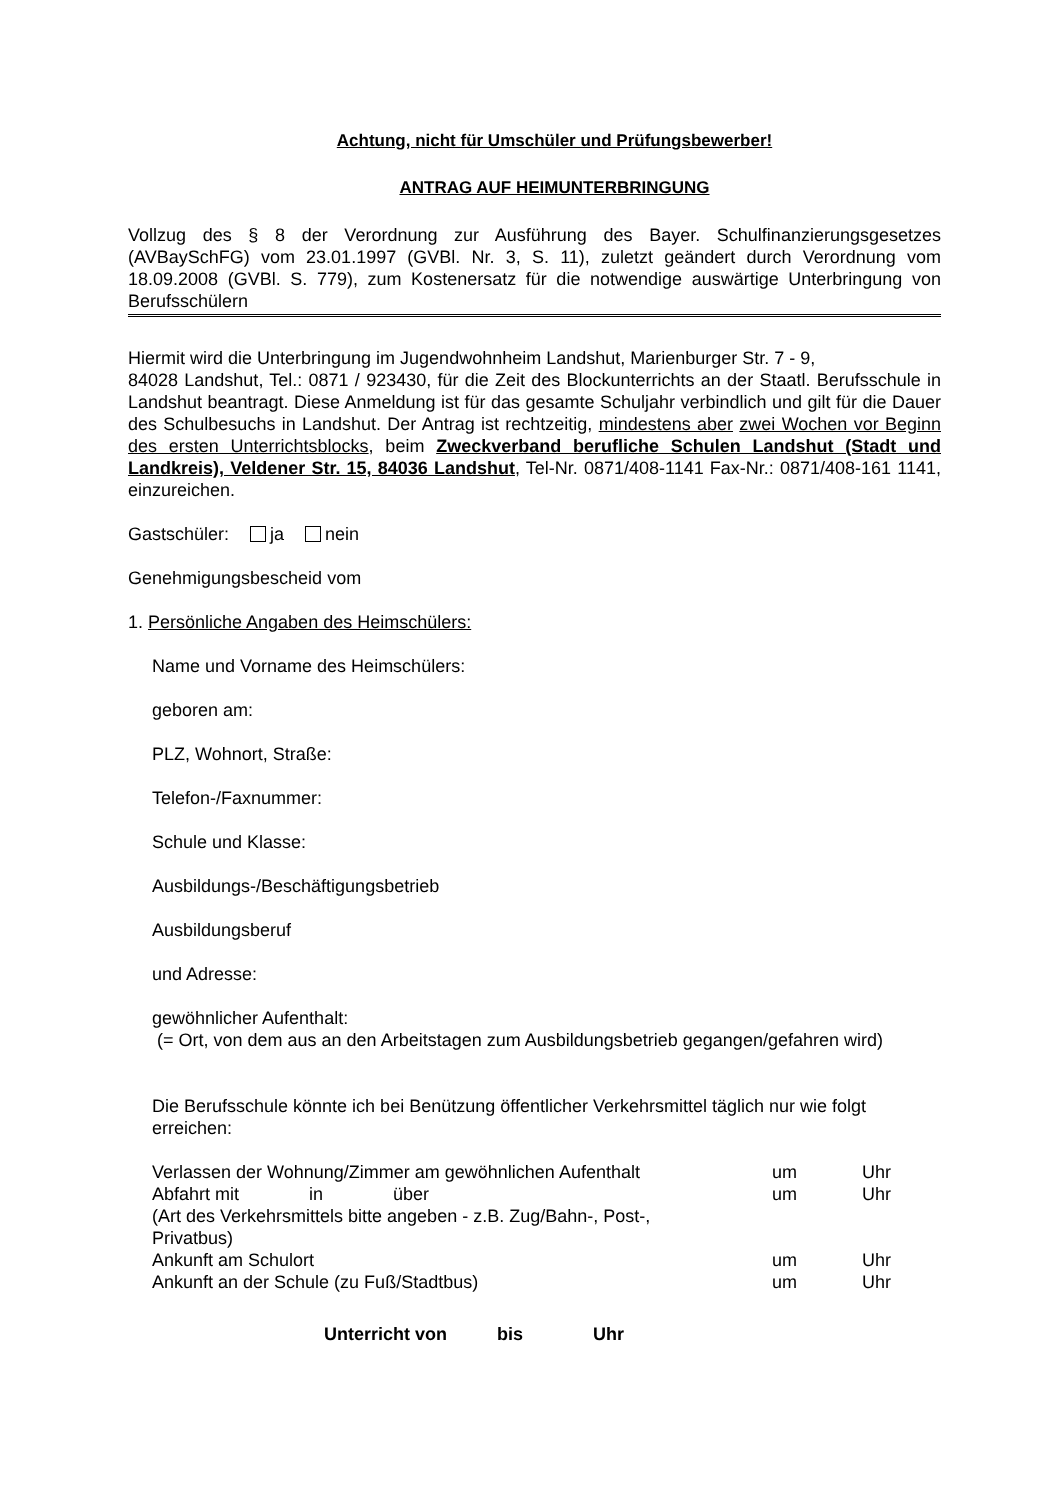Achtung, nicht für Umschüler und Prüfungsbewerber!
ANTRAG AUF HEIMUNTERBRINGUNG
Vollzug des § 8 der Verordnung zur Ausführung des Bayer. Schulfinanzierungsgesetzes (AVBaySchFG) vom 23.01.1997 (GVBl. Nr. 3, S. 11), zuletzt geändert durch Verordnung vom 18.09.2008 (GVBl. S. 779), zum Kostenersatz für die notwendige auswärtige Unterbringung von Berufsschülern
Hiermit wird die Unterbringung im Jugendwohnheim Landshut, Marienburger Str. 7 - 9,
84028 Landshut, Tel.: 0871 / 923430, für die Zeit des Blockunterrichts an der Staatl. Berufsschule in Landshut beantragt. Diese Anmeldung ist für das gesamte Schuljahr verbindlich und gilt für die Dauer des Schulbesuchs in Landshut. Der Antrag ist rechtzeitig, mindestens aber zwei Wochen vor Beginn des ersten Unterrichtsblocks, beim Zweckverband berufliche Schulen Landshut (Stadt und Landkreis), Veldener Str. 15, 84036 Landshut, Tel-Nr. 0871/408-1141 Fax-Nr.: 0871/408-161 1141, einzureichen.
Gastschüler: ja nein
Genehmigungsbescheid vom
1. Persönliche Angaben des Heimschülers:
Name und Vorname des Heimschülers:
geboren am:
PLZ, Wohnort, Straße:
Telefon-/Faxnummer:
Schule und Klasse:
Ausbildungs-/Beschäftigungsbetrieb
Ausbildungsberuf
und Adresse:
gewöhnlicher Aufenthalt:
(= Ort, von dem aus an den Arbeitstagen zum Ausbildungsbetrieb gegangen/gefahren wird)
Die Berufsschule könnte ich bei Benützung öffentlicher Verkehrsmittel täglich nur wie folgt erreichen:
Verlassen der Wohnung/Zimmer am gewöhnlichen Aufenthalt um Uhr
Abfahrt mit in über um Uhr
(Art des Verkehrsmittels bitte angeben - z.B. Zug/Bahn-, Post-, Privatbus)
Ankunft am Schulort um Uhr
Ankunft an der Schule (zu Fuß/Stadtbus) um Uhr
Unterricht von bis Uhr